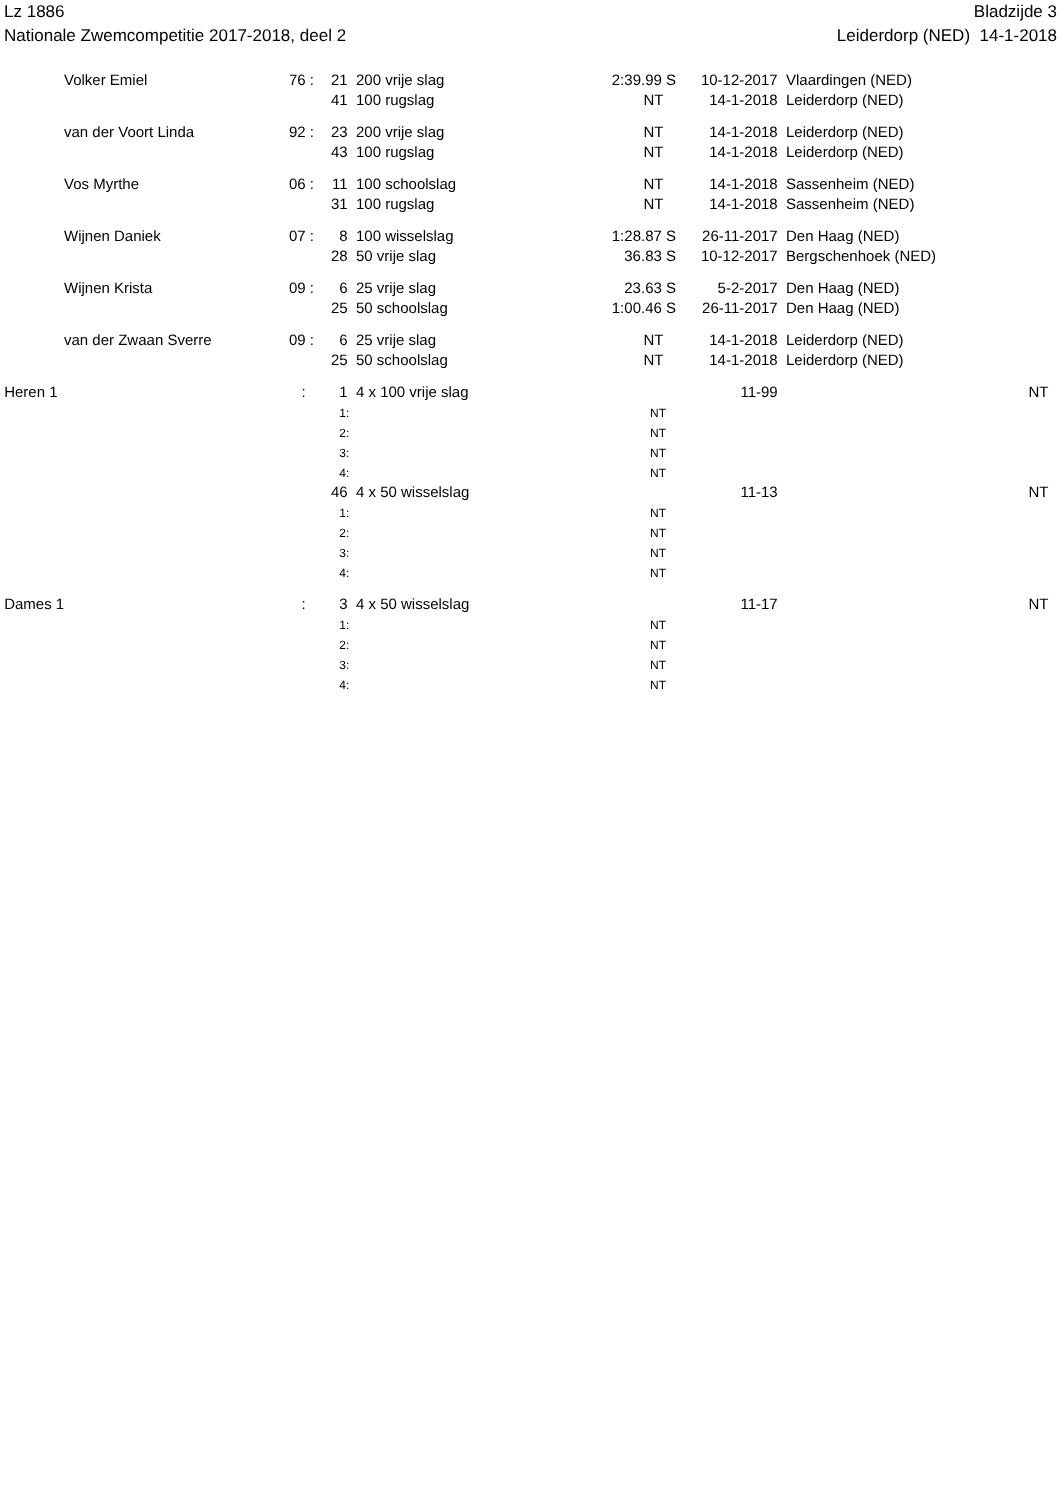Lz 1886
Nationale Zwemcompetitie 2017-2018, deel 2
Bladzijde 3
Leiderdorp (NED) 14-1-2018
| | Volker Emiel | 76 : | 21 | 200 vrije slag | 2:39.99 S | 10-12-2017 | Vlaardingen (NED) | |
| | | | 41 | 100 rugslag | NT | 14-1-2018 | Leiderdorp (NED) | |
| | van der Voort Linda | 92 : | 23 | 200 vrije slag | NT | 14-1-2018 | Leiderdorp (NED) | |
| | | | 43 | 100 rugslag | NT | 14-1-2018 | Leiderdorp (NED) | |
| | Vos Myrthe | 06 : | 11 | 100 schoolslag | NT | 14-1-2018 | Sassenheim (NED) | |
| | | | 31 | 100 rugslag | NT | 14-1-2018 | Sassenheim (NED) | |
| | Wijnen Daniek | 07 : | 8 | 100 wisselslag | 1:28.87 S | 26-11-2017 | Den Haag (NED) | |
| | | | 28 | 50 vrije slag | 36.83 S | 10-12-2017 | Bergschenhoek (NED) | |
| | Wijnen Krista | 09 : | 6 | 25 vrije slag | 23.63 S | 5-2-2017 | Den Haag (NED) | |
| | | | 25 | 50 schoolslag | 1:00.46 S | 26-11-2017 | Den Haag (NED) | |
| | van der Zwaan Sverre | 09 : | 6 | 25 vrije slag | NT | 14-1-2018 | Leiderdorp (NED) | |
| | | | 25 | 50 schoolslag | NT | 14-1-2018 | Leiderdorp (NED) | |
| Heren 1 | | : | 1 | 4 x 100 vrije slag | | 11-99 | | NT |
| | | | 1: | | NT | | | |
| | | | 2: | | NT | | | |
| | | | 3: | | NT | | | |
| | | | 4: | | NT | | | |
| | | | 46 | 4 x 50 wisselslag | | 11-13 | | NT |
| | | | 1: | | NT | | | |
| | | | 2: | | NT | | | |
| | | | 3: | | NT | | | |
| | | | 4: | | NT | | | |
| Dames 1 | | : | 3 | 4 x 50 wisselslag | | 11-17 | | NT |
| | | | 1: | | NT | | | |
| | | | 2: | | NT | | | |
| | | | 3: | | NT | | | |
| | | | 4: | | NT | | | |